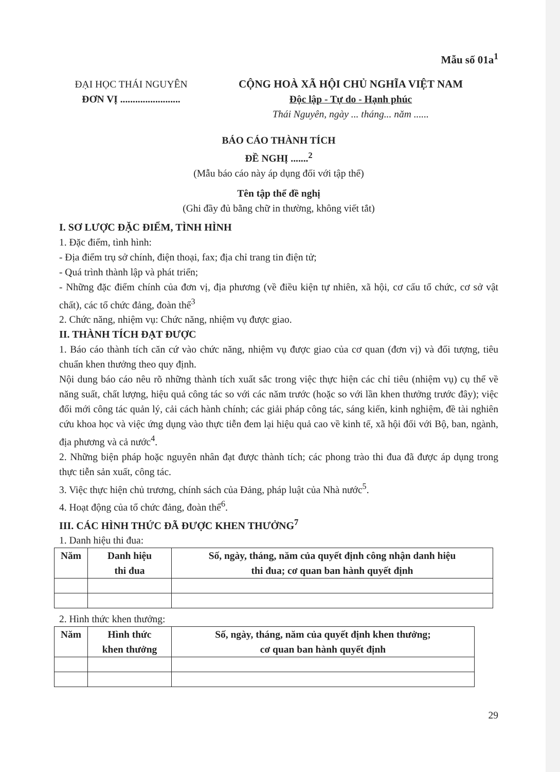Mẫu số 01a<sup>1</sup>
ĐẠI HỌC THÁI NGUYÊN
ĐƠN VỊ ........................
CỘNG HOÀ XÃ HỘI CHỦ NGHĨA VIỆT NAM
Độc lập - Tự do - Hạnh phúc
Thái Nguyên, ngày ... tháng... năm ......
BÁO CÁO THÀNH TÍCH
ĐỀ NGHỊ .......<sup>2</sup>
(Mẫu báo cáo này áp dụng đối với tập thể)
Tên tập thể đề nghị
(Ghi đầy đủ bằng chữ in thường, không viết tắt)
I. SƠ LƯỢC ĐẶC ĐIỂM, TÌNH HÌNH
1. Đặc điểm, tình hình:
- Địa điểm trụ sở chính, điện thoại, fax; địa chỉ trang tin điện tử;
- Quá trình thành lập và phát triển;
- Những đặc điểm chính của đơn vị, địa phương (về điều kiện tự nhiên, xã hội, cơ cấu tổ chức, cơ sở vật chất), các tổ chức đảng, đoàn thể<sup>3</sup>
2. Chức năng, nhiệm vụ: Chức năng, nhiệm vụ được giao.
II. THÀNH TÍCH ĐẠT ĐƯỢC
1. Báo cáo thành tích căn cứ vào chức năng, nhiệm vụ được giao của cơ quan (đơn vị) và đối tượng, tiêu chuẩn khen thưởng theo quy định.
Nội dung báo cáo nêu rõ những thành tích xuất sắc trong việc thực hiện các chỉ tiêu (nhiệm vụ) cụ thể về năng suất, chất lượng, hiệu quả công tác so với các năm trước (hoặc so với lần khen thưởng trước đây); việc đổi mới công tác quản lý, cải cách hành chính; các giải pháp công tác, sáng kiến, kinh nghiệm, đề tài nghiên cứu khoa học và việc ứng dụng vào thực tiễn đem lại hiệu quả cao về kinh tế, xã hội đối với Bộ, ban, ngành, địa phương và cả nước<sup>4</sup>.
2. Những biện pháp hoặc nguyên nhân đạt được thành tích; các phong trào thi đua đã được áp dụng trong thực tiễn sản xuất, công tác.
3. Việc thực hiện chủ trương, chính sách của Đảng, pháp luật của Nhà nước<sup>5</sup>.
4. Hoạt động của tổ chức đảng, đoàn thể<sup>6</sup>.
III. CÁC HÌNH THỨC ĐÃ ĐƯỢC KHEN THƯỞNG<sup>7</sup>
1. Danh hiệu thi đua:
| Năm | Danh hiệu thi đua | Số, ngày, tháng, năm của quyết định công nhận danh hiệu thi đua; cơ quan ban hành quyết định |
| --- | --- | --- |
2. Hình thức khen thưởng:
| Năm | Hình thức khen thưởng | Số, ngày, tháng, năm của quyết định khen thưởng; cơ quan ban hành quyết định |
| --- | --- | --- |
29